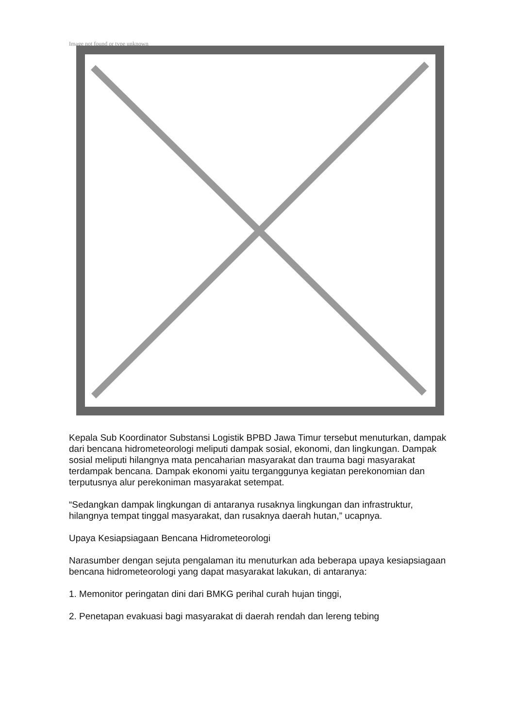Image not found or type unknown
Kepala Sub Koordinator Substansi Logistik BPBD Jawa Timur tersebut menuturkan, dampak dari bencana hidrometeorologi meliputi dampak sosial, ekonomi, dan lingkungan. Dampak sosial meliputi hilangnya mata pencaharian masyarakat dan trauma bagi masyarakat terdampak bencana. Dampak ekonomi yaitu terganggunya kegiatan perekonomian dan terputusnya alur perekoniman masyarakat setempat.
“Sedangkan dampak lingkungan di antaranya rusaknya lingkungan dan infrastruktur, hilangnya tempat tinggal masyarakat, dan rusaknya daerah hutan,” ucapnya.
Upaya Kesiapsiagaan Bencana Hidrometeorologi
Narasumber dengan sejuta pengalaman itu menuturkan ada beberapa upaya kesiapsiagaan bencana hidrometeorologi yang dapat masyarakat lakukan, di antaranya:
1. Memonitor peringatan dini dari BMKG perihal curah hujan tinggi,
2. Penetapan evakuasi bagi masyarakat di daerah rendah dan lereng tebing